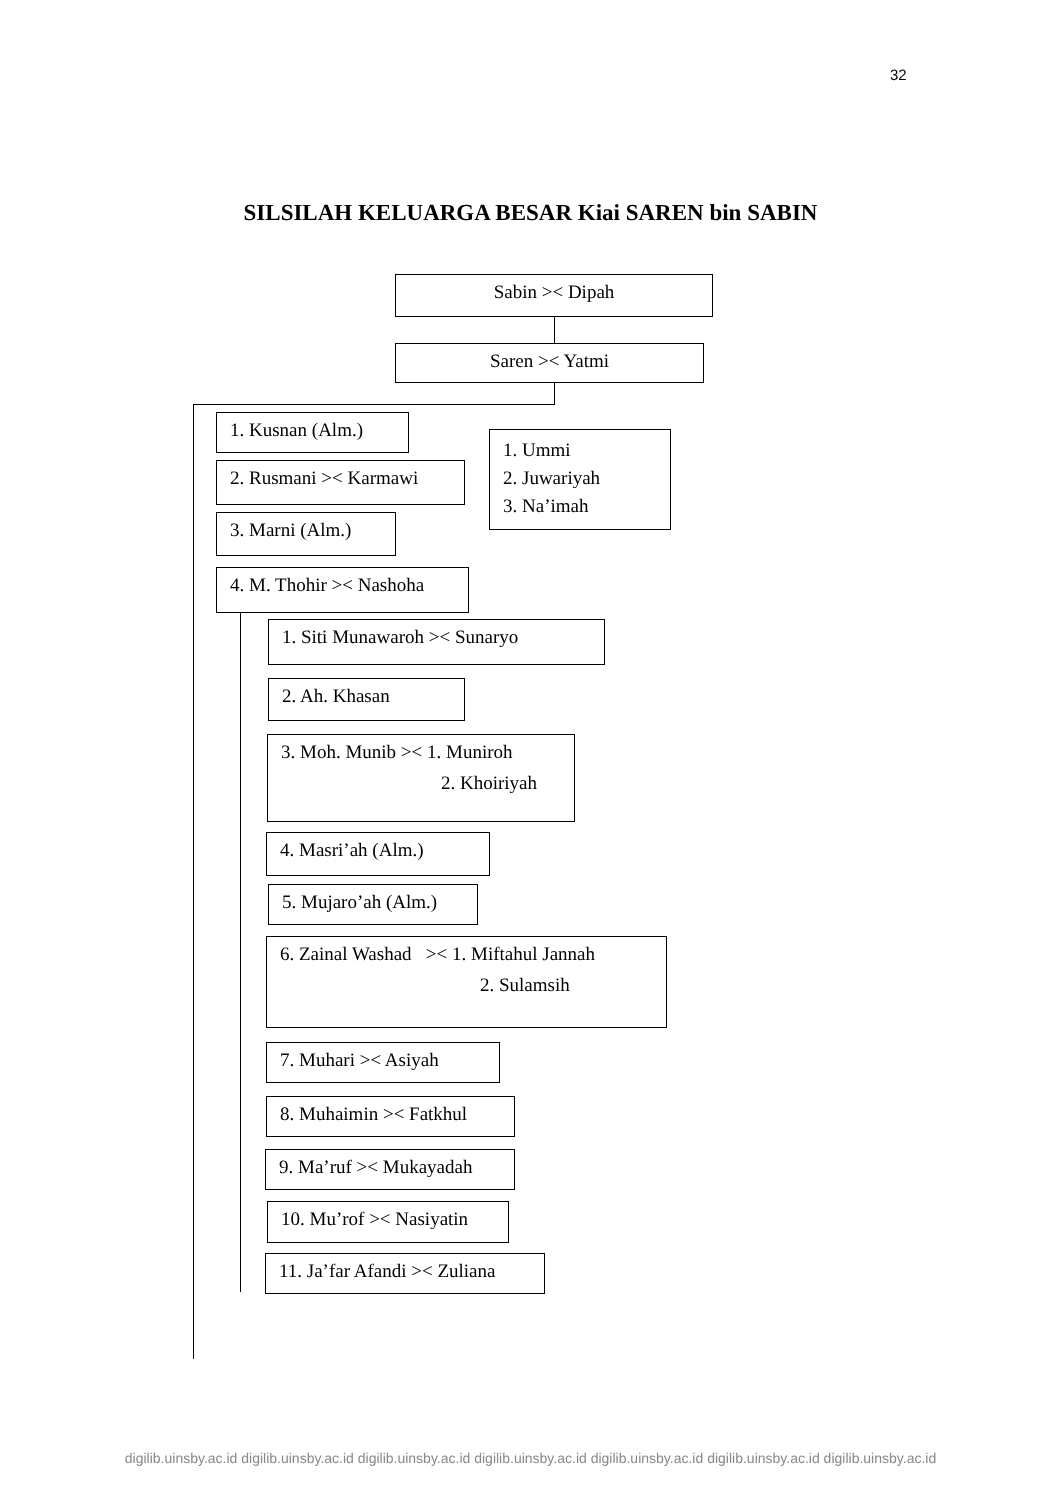32
SILSILAH KELUARGA BESAR Kiai SAREN bin SABIN
Sabin >< Dipah
Saren >< Yatmi
1. Kusnan (Alm.)
2. Rusmani >< Karmawi
1. Ummi
2. Juwariyah
3. Na’imah
3. Marni (Alm.)
4. M. Thohir >< Nashoha
1. Siti Munawaroh >< Sunaryo
2. Ah. Khasan
3. Moh. Munib >< 1. Muniroh
2. Khoiriyah
4. Masri’ah (Alm.)
5. Mujaro’ah (Alm.)
6. Zainal Washad >< 1. Miftahul Jannah
2. Sulamsih
7. Muhari >< Asiyah
8. Muhaimin >< Fatkhul
9. Ma’ruf >< Mukayadah
10. Mu’rof >< Nasiyatin
11. Ja’far Afandi >< Zuliana
digilib.uinsby.ac.id digilib.uinsby.ac.id digilib.uinsby.ac.id digilib.uinsby.ac.id digilib.uinsby.ac.id digilib.uinsby.ac.id digilib.uinsby.ac.id